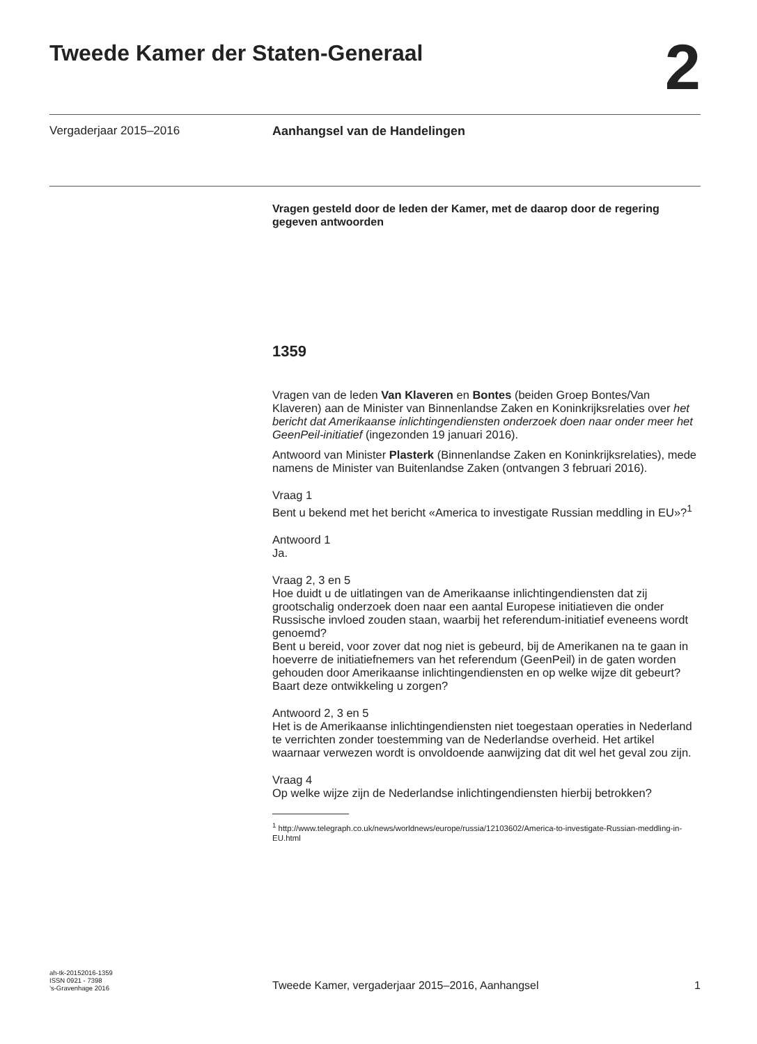Tweede Kamer der Staten-Generaal
2
Vergaderjaar 2015–2016 Aanhangsel van de Handelingen
Vragen gesteld door de leden der Kamer, met de daarop door de regering gegeven antwoorden
1359
Vragen van de leden Van Klaveren en Bontes (beiden Groep Bontes/Van Klaveren) aan de Minister van Binnenlandse Zaken en Koninkrijksrelaties over het bericht dat Amerikaanse inlichtingendiensten onderzoek doen naar onder meer het GeenPeil-initiatief (ingezonden 19 januari 2016).
Antwoord van Minister Plasterk (Binnenlandse Zaken en Koninkrijksrelaties), mede namens de Minister van Buitenlandse Zaken (ontvangen 3 februari 2016).
Vraag 1
Bent u bekend met het bericht «America to investigate Russian meddling in EU»?<sup>1</sup>
Antwoord 1
Ja.
Vraag 2, 3 en 5
Hoe duidt u de uitlatingen van de Amerikaanse inlichtingendiensten dat zij grootschalig onderzoek doen naar een aantal Europese initiatieven die onder Russische invloed zouden staan, waarbij het referendum-initiatief eveneens wordt genoemd?
Bent u bereid, voor zover dat nog niet is gebeurd, bij de Amerikanen na te gaan in hoeverre de initiatiefnemers van het referendum (GeenPeil) in de gaten worden gehouden door Amerikaanse inlichtingendiensten en op welke wijze dit gebeurt?
Baart deze ontwikkeling u zorgen?
Antwoord 2, 3 en 5
Het is de Amerikaanse inlichtingendiensten niet toegestaan operaties in Nederland te verrichten zonder toestemming van de Nederlandse overheid. Het artikel waarnaar verwezen wordt is onvoldoende aanwijzing dat dit wel het geval zou zijn.
Vraag 4
Op welke wijze zijn de Nederlandse inlichtingendiensten hierbij betrokken?
<sup>1</sup> http://www.telegraph.co.uk/news/worldnews/europe/russia/12103602/America-to-investigate-Russian-meddling-in-EU.html
ah-tk-20152016-1359
ISSN 0921 - 7398
’s-Gravenhage 2016
Tweede Kamer, vergaderjaar 2015–2016, Aanhangsel 1